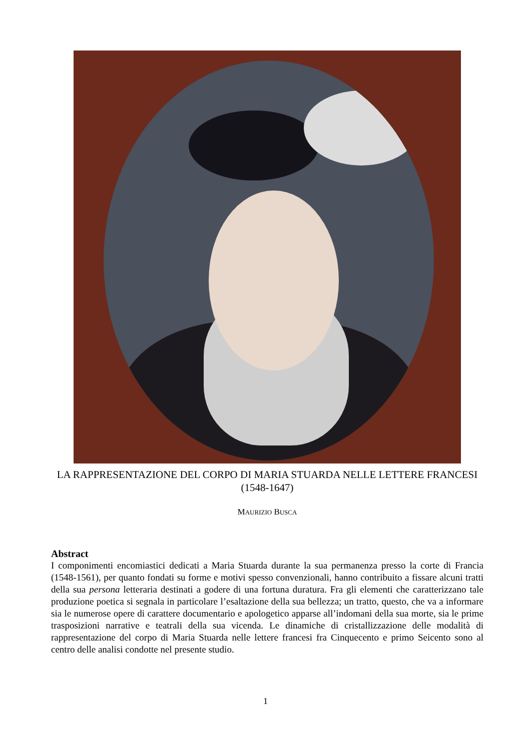LA RAPPRESENTAZIONE DEL CORPO DI MARIA STUARDA NELLE LETTERE FRANCESI
(1548-1647)
MAURIZIO BUSCA
Abstract
I componimenti encomiastici dedicati a Maria Stuarda durante la sua permanenza presso la corte di Francia (1548-1561), per quanto fondati su forme e motivi spesso convenzionali, hanno contribuito a fissare alcuni tratti della sua persona letteraria destinati a godere di una fortuna duratura. Fra gli elementi che caratterizzano tale produzione poetica si segnala in particolare l’esaltazione della sua bellezza; un tratto, questo, che va a informare sia le numerose opere di carattere documentario e apologetico apparse all’indomani della sua morte, sia le prime trasposizioni narrative e teatrali della sua vicenda. Le dinamiche di cristallizzazione delle modalità di rappresentazione del corpo di Maria Stuarda nelle lettere francesi fra Cinquecento e primo Seicento sono al centro delle analisi condotte nel presente studio.
1